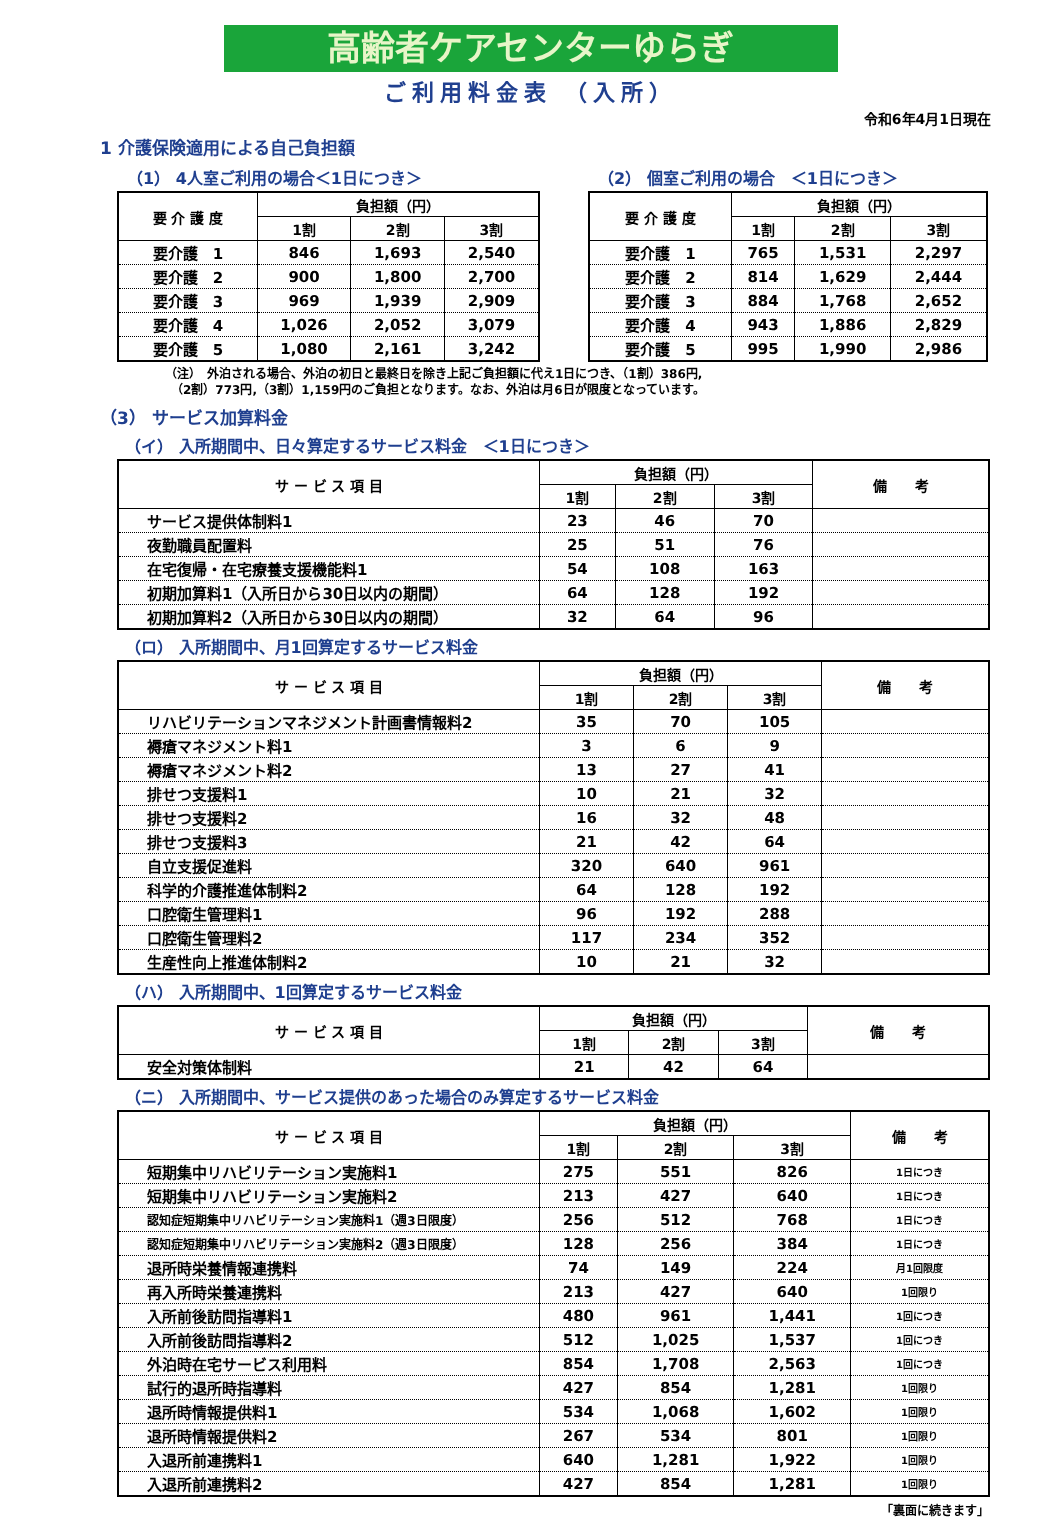高齢者ケアセンターゆらぎ
ご利用料金表 （入所）
令和6年4月1日現在
1 介護保険適用による自己負担額
（1） 4人室ご利用の場合＜1日につき＞
| 要 介 護 度 | 負担額（円） | | |
| --- | --- | --- | --- |
| | 1割 | 2割 | 3割 |
| 要介護 1 | 846 | 1,693 | 2,540 |
| 要介護 2 | 900 | 1,800 | 2,700 |
| 要介護 3 | 969 | 1,939 | 2,909 |
| 要介護 4 | 1,026 | 2,052 | 3,079 |
| 要介護 5 | 1,080 | 2,161 | 3,242 |
（2） 個室ご利用の場合　＜1日につき＞
| 要 介 護 度 | 負担額（円） | | |
| --- | --- | --- | --- |
| | 1割 | 2割 | 3割 |
| 要介護 1 | 765 | 1,531 | 2,297 |
| 要介護 2 | 814 | 1,629 | 2,444 |
| 要介護 3 | 884 | 1,768 | 2,652 |
| 要介護 4 | 943 | 1,886 | 2,829 |
| 要介護 5 | 995 | 1,990 | 2,986 |
（注）　外泊される場合、外泊の初日と最終日を除き上記ご負担額に代え1日につき、（1割）386円,
　（2割）773円,（3割）1,159円のご負担となります。なお、外泊は月6日が限度となっています。
（3） サービス加算料金
（イ） 入所期間中、日々算定するサービス料金　＜1日につき＞
| サ ー ビ ス 項 目 | 負担額（円） | | | 備 考 |
| --- | --- | --- | --- | --- |
| | 1割 | 2割 | 3割 | |
| サービス提供体制料1 | 23 | 46 | 70 | |
| 夜勤職員配置料 | 25 | 51 | 76 | |
| 在宅復帰・在宅療養支援機能料1 | 54 | 108 | 163 | |
| 初期加算料1（入所日から30日以内の期間） | 64 | 128 | 192 | |
| 初期加算料2（入所日から30日以内の期間） | 32 | 64 | 96 | |
（ロ） 入所期間中、月1回算定するサービス料金
| サ ー ビ ス 項 目 | 負担額（円） | | | 備 考 |
| --- | --- | --- | --- | --- |
| | 1割 | 2割 | 3割 | |
| リハビリテーションマネジメント計画書情報料2 | 35 | 70 | 105 | |
| 褥瘡マネジメント料1 | 3 | 6 | 9 | |
| 褥瘡マネジメント料2 | 13 | 27 | 41 | |
| 排せつ支援料1 | 10 | 21 | 32 | |
| 排せつ支援料2 | 16 | 32 | 48 | |
| 排せつ支援料3 | 21 | 42 | 64 | |
| 自立支援促進料 | 320 | 640 | 961 | |
| 科学的介護推進体制料2 | 64 | 128 | 192 | |
| 口腔衛生管理料1 | 96 | 192 | 288 | |
| 口腔衛生管理料2 | 117 | 234 | 352 | |
| 生産性向上推進体制料2 | 10 | 21 | 32 | |
（ハ） 入所期間中、1回算定するサービス料金
| サ ー ビ ス 項 目 | 負担額（円） | | | 備 考 |
| --- | --- | --- | --- | --- |
| | 1割 | 2割 | 3割 | |
| 安全対策体制料 | 21 | 42 | 64 | |
（ニ） 入所期間中、サービス提供のあった場合のみ算定するサービス料金
| サ ー ビ ス 項 目 | 負担額（円） | | | 備 考 |
| --- | --- | --- | --- | --- |
| | 1割 | 2割 | 3割 | |
| 短期集中リハビリテーション実施料1 | 275 | 551 | 826 | 1日につき |
| 短期集中リハビリテーション実施料2 | 213 | 427 | 640 | 1日につき |
| 認知症短期集中リハビリテーション実施料1（週3日限度） | 256 | 512 | 768 | 1日につき |
| 認知症短期集中リハビリテーション実施料2（週3日限度） | 128 | 256 | 384 | 1日につき |
| 退所時栄養情報連携料 | 74 | 149 | 224 | 月1回限度 |
| 再入所時栄養連携料 | 213 | 427 | 640 | 1回限り |
| 入所前後訪問指導料1 | 480 | 961 | 1,441 | 1回につき |
| 入所前後訪問指導料2 | 512 | 1,025 | 1,537 | 1回につき |
| 外泊時在宅サービス利用料 | 854 | 1,708 | 2,563 | 1回につき |
| 試行的退所時指導料 | 427 | 854 | 1,281 | 1回限り |
| 退所時情報提供料1 | 534 | 1,068 | 1,602 | 1回限り |
| 退所時情報提供料2 | 267 | 534 | 801 | 1回限り |
| 入退所前連携料1 | 640 | 1,281 | 1,922 | 1回限り |
| 入退所前連携料2 | 427 | 854 | 1,281 | 1回限り |
「裏面に続きます」